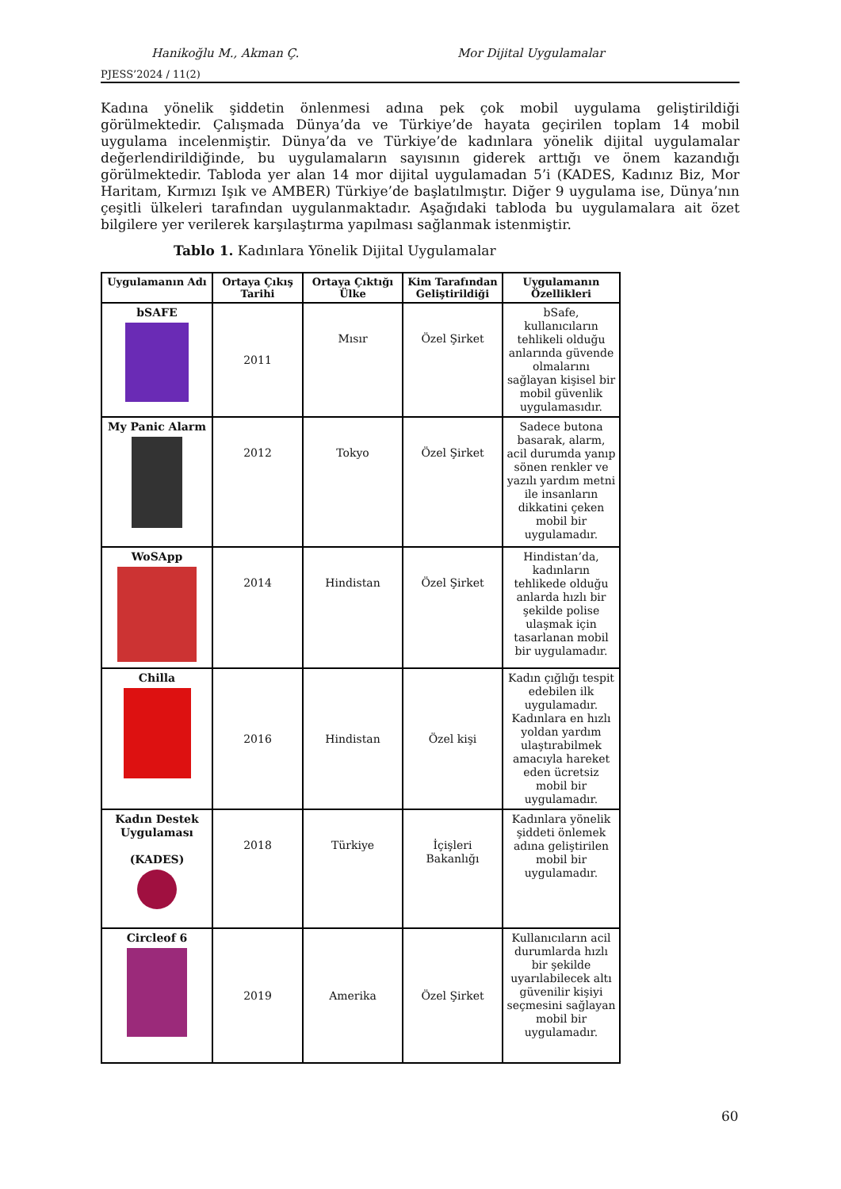Hanikoğlu M., Akman Ç. Mor Dijital Uygulamalar
PJESS’2024 / 11(2)
Kadına yönelik şiddetin önlenmesi adına pek çok mobil uygulama geliştirildiği görülmektedir. Çalışmada Dünya’da ve Türkiye’de hayata geçirilen toplam 14 mobil uygulama incelenmiştir. Dünya’da ve Türkiye’de kadınlara yönelik dijital uygulamalar değerlendirildiğinde, bu uygulamaların sayısının giderek arttığı ve önem kazandığı görülmektedir. Tabloda yer alan 14 mor dijital uygulamadan 5’i (KADES, Kadınız Biz, Mor Haritam, Kırmızı Işık ve AMBER) Türkiye’de başlatılmıştır. Diğer 9 uygulama ise, Dünya’nın çeşitli ülkeleri tarafından uygulanmaktadır. Aşağıdaki tabloda bu uygulamalara ait özet bilgilere yer verilerek karşılaştırma yapılması sağlanmak istenmiştir.
Tablo 1. Kadınlara Yönelik Dijital Uygulamalar
| Uygulamanın Adı | Ortaya Çıkış Tarihi | Ortaya Çıktığı Ülke | Kim Tarafından Geliştirildiği | Uygulamanın Özellikleri |
| --- | --- | --- | --- | --- |
| bSAFE | 2011 | Mısır | Özel Şirket | bSafe, kullanıcıların tehlikeli olduğu anlarında güvende olmalarını sağlayan kişisel bir mobil güvenlik uygulamasıdır. |
| My Panic Alarm | 2012 | Tokyo | Özel Şirket | Sadece butona basarak, alarm, acil durumda yanıp sönen renkler ve yazılı yardım metni ile insanların dikkatini çeken mobil bir uygulamadır. |
| WoSApp | 2014 | Hindistan | Özel Şirket | Hindistan’da, kadınların tehlikede olduğu anlarda hızlı bir şekilde polise ulaşmak için tasarlanan mobil bir uygulamadır. |
| Chilla | 2016 | Hindistan | Özel kişi | Kadın çığlığı tespit edebilen ilk uygulamadır. Kadınlara en hızlı yoldan yardım ulaştırabilmek amacıyla hareket eden ücretsiz mobil bir uygulamadır. |
| Kadın Destek Uygulaması (KADES) | 2018 | Türkiye | İçişleri Bakanlığı | Kadınlara yönelik şiddeti önlemek adına geliştirilen mobil bir uygulamadır. |
| Circleof 6 | 2019 | Amerika | Özel Şirket | Kullanıcıların acil durumlarda hızlı bir şekilde uyarılabilecek altı güvenilir kişiyi seçmesini sağlayan mobil bir uygulamadır. |
60